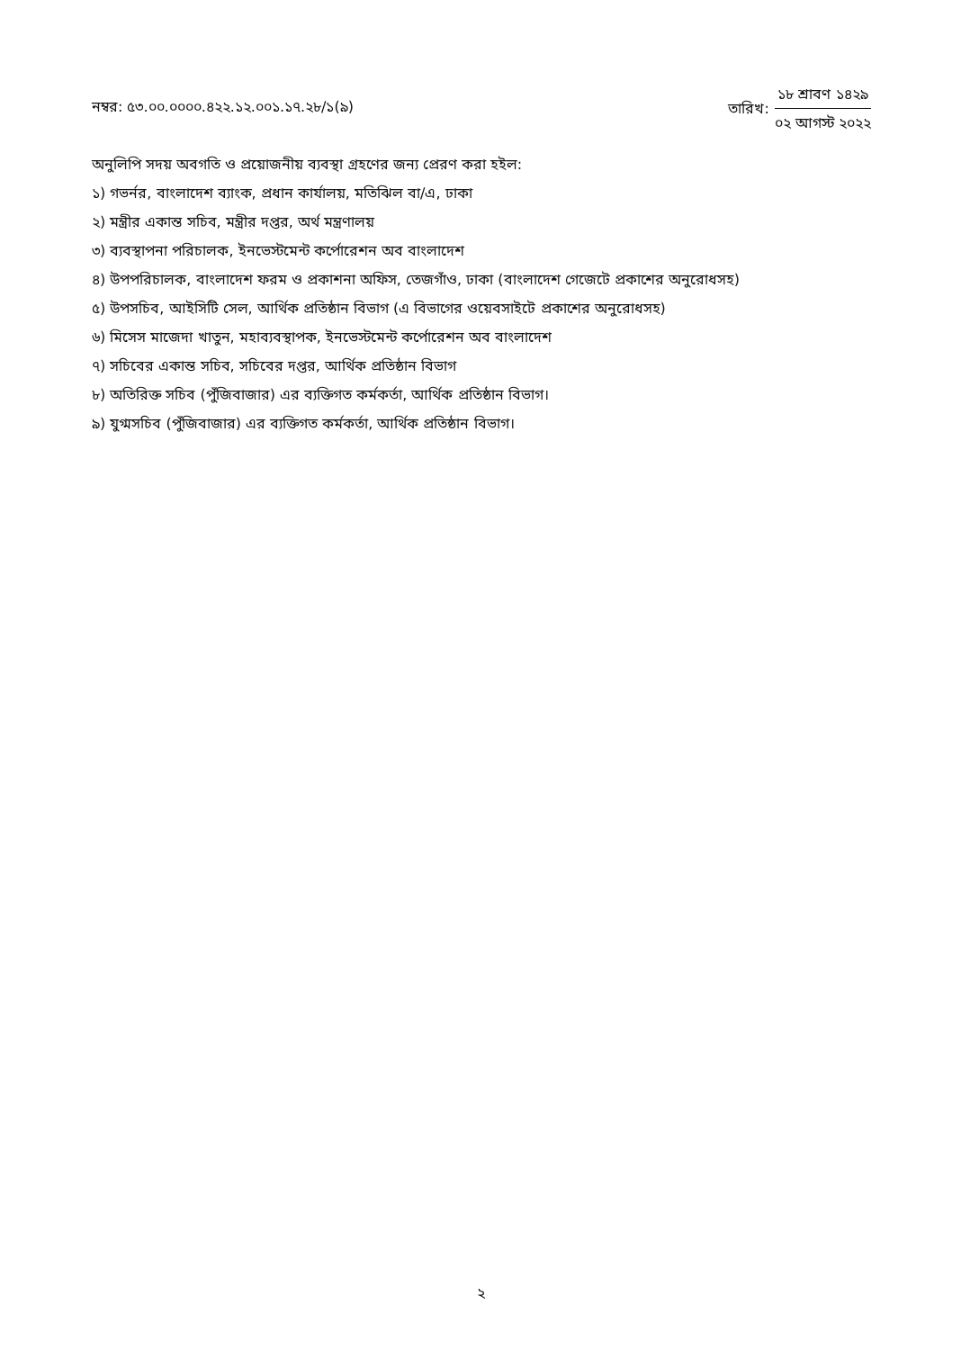নম্বর: ৫৩.০০.০০০০.৪২২.১২.০০১.১৭.২৮/১(৯)
তারিখ:
১৮ শ্রাবণ ১৪২৯
০২ আগস্ট ২০২২
অনুলিপি সদয় অবগতি ও প্রয়োজনীয় ব্যবস্থা গ্রহণের জন্য প্রেরণ করা হইল:
১) গভর্নর, বাংলাদেশ ব্যাংক, প্রধান কার্যালয়, মতিঝিল বা/এ, ঢাকা
২) মন্ত্রীর একান্ত সচিব, মন্ত্রীর দপ্তর, অর্থ মন্ত্রণালয়
৩) ব্যবস্থাপনা পরিচালক, ইনভেস্টমেন্ট কর্পোরেশন অব বাংলাদেশ
৪) উপপরিচালক, বাংলাদেশ ফরম ও প্রকাশনা অফিস, তেজগাঁও, ঢাকা (বাংলাদেশ গেজেটে প্রকাশের অনুরোধসহ)
৫) উপসচিব, আইসিটি সেল, আর্থিক প্রতিষ্ঠান বিভাগ (এ বিভাগের ওয়েবসাইটে প্রকাশের অনুরোধসহ)
৬) মিসেস মাজেদা খাতুন, মহাব্যবস্থাপক, ইনভেস্টমেন্ট কর্পোরেশন অব বাংলাদেশ
৭) সচিবের একান্ত সচিব, সচিবের দপ্তর, আর্থিক প্রতিষ্ঠান বিভাগ
৮) অতিরিক্ত সচিব (পুঁজিবাজার) এর ব্যক্তিগত কর্মকর্তা, আর্থিক প্রতিষ্ঠান বিভাগ।
৯) যুগ্মসচিব (পুঁজিবাজার) এর ব্যক্তিগত কর্মকর্তা, আর্থিক প্রতিষ্ঠান বিভাগ।
২